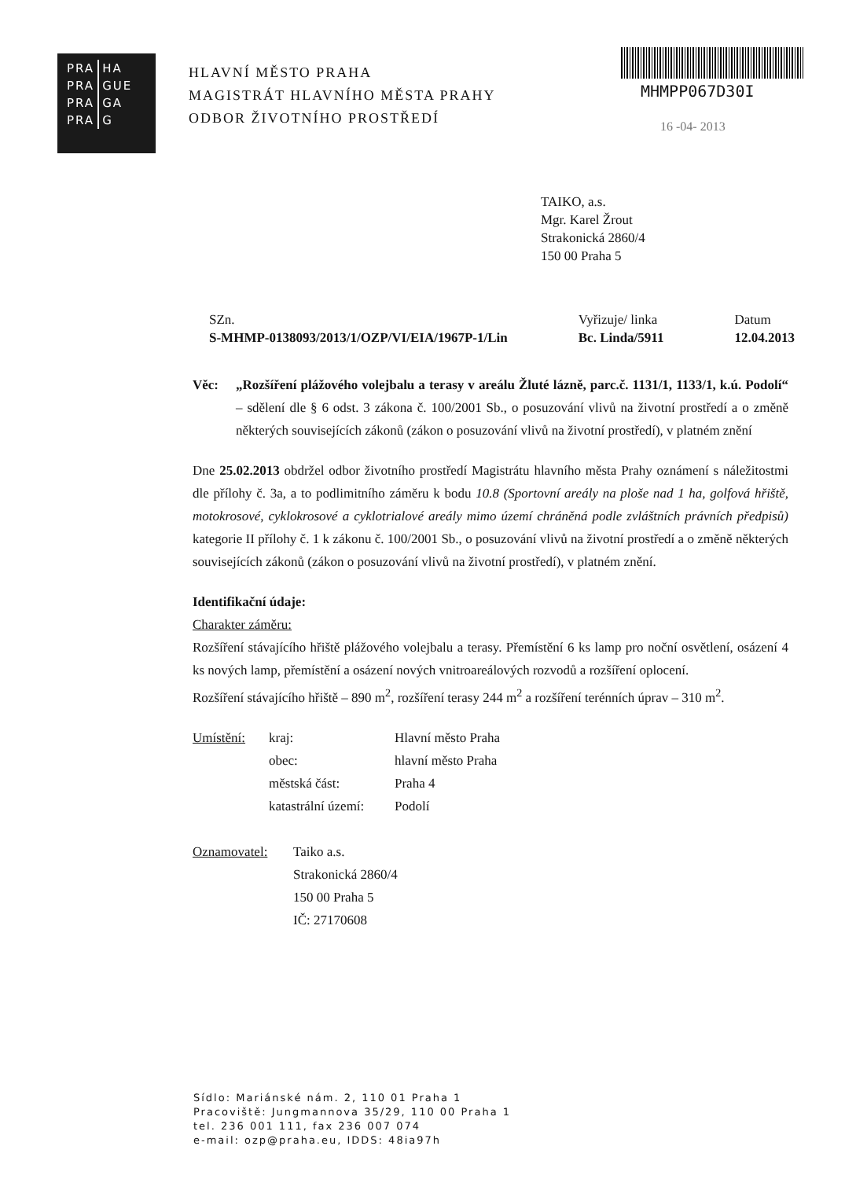| PRA | HA |
| PRA | GUE |
| PRA | GA |
| PRA | G |
HLAVNÍ MĚSTO PRAHA
MAGISTRÁT HLAVNÍHO MĚSTA PRAHY
ODBOR ŽIVOTNÍHO PROSTŘEDÍ
MHMPP067D30I
16 -04- 2013
TAIKO, a.s.
Mgr. Karel Žrout
Strakonická 2860/4
150 00 Praha 5
SZn.
S-MHMP-0138093/2013/1/OZP/VI/EIA/1967P-1/Lin
Vyřizuje/ linka
Bc. Linda/5911
Datum
12.04.2013
Věc: „Rozšíření plážového volejbalu a terasy v areálu Žluté lázně, parc.č. 1131/1, 1133/1, k.ú. Podolí“ – sdělení dle § 6 odst. 3 zákona č. 100/2001 Sb., o posuzování vlivů na životní prostředí a o změně některých souvisejících zákonů (zákon o posuzování vlivů na životní prostředí), v platném znění
Dne 25.02.2013 obdržel odbor životního prostředí Magistrátu hlavního města Prahy oznámení s náležitostmi dle přílohy č. 3a, a to podlimitního záměru k bodu 10.8 (Sportovní areály na ploše nad 1 ha, golfová hřiště, motokrosové, cyklokrosové a cyklotrialové areály mimo území chráněná podle zvláštních právních předpisů) kategorie II přílohy č. 1 k zákonu č. 100/2001 Sb., o posuzování vlivů na životní prostředí a o změně některých souvisejících zákonů (zákon o posuzování vlivů na životní prostředí), v platném znění.
Identifikační údaje:
Charakter záměru:
Rozšíření stávajícího hřiště plážového volejbalu a terasy. Přemístění 6 ks lamp pro noční osvětlení, osázení 4 ks nových lamp, přemístění a osázení nových vnitroareálových rozvodů a rozšíření oplocení.
Rozšíření stávajícího hřiště – 890 m<sup>2</sup>, rozšíření terasy 244 m<sup>2</sup> a rozšíření terénních úprav – 310 m<sup>2</sup>.
Umístění: kraj:
obec:
městská část:
katastrální území:
Hlavní město Praha
hlavní město Praha
Praha 4
Podolí
Oznamovatel: Taiko a.s.
Strakonická 2860/4
150 00 Praha 5
IČ: 27170608
Sídlo: Mariánské nám. 2, 110 01 Praha 1
Pracoviště: Jungmannova 35/29, 110 00 Praha 1
tel. 236 001 111, fax 236 007 074
e-mail: ozp@praha.eu, IDDS: 48ia97h